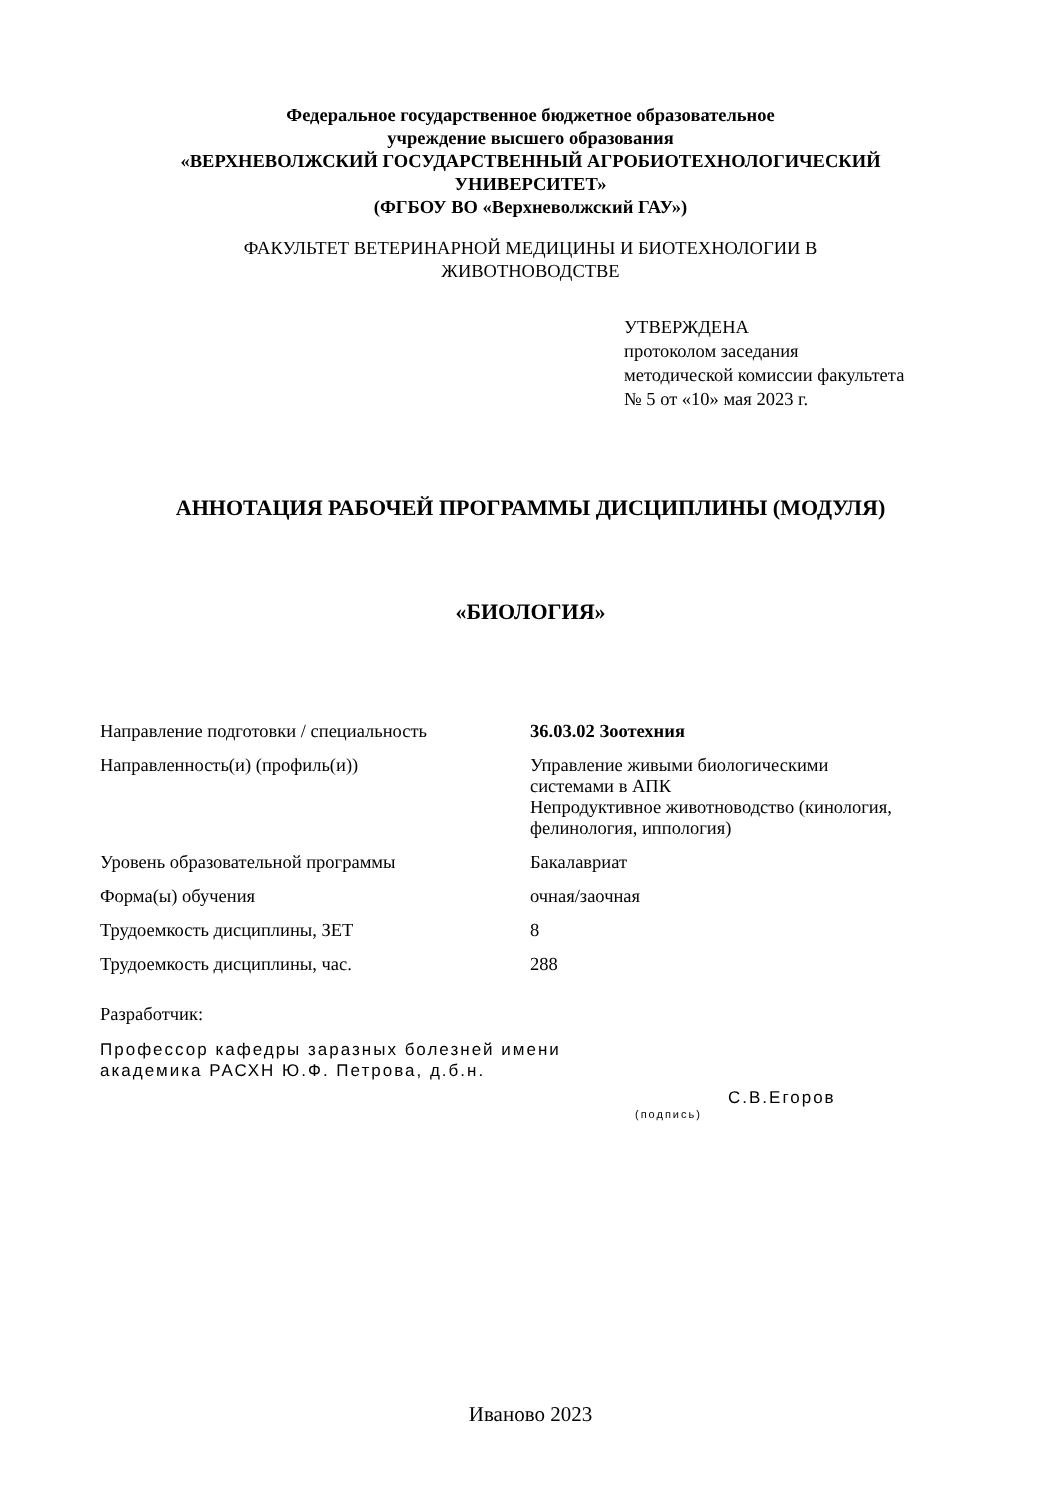Федеральное государственное бюджетное образовательное
учреждение высшего образования
«ВЕРХНЕВОЛЖСКИЙ ГОСУДАРСТВЕННЫЙ АГРОБИОТЕХНОЛОГИЧЕСКИЙ
УНИВЕРСИТЕТ»
(ФГБОУ ВО «Верхневолжский ГАУ»)
ФАКУЛЬТЕТ ВЕТЕРИНАРНОЙ МЕДИЦИНЫ И БИОТЕХНОЛОГИИ В
ЖИВОТНОВОДСТВЕ
УТВЕРЖДЕНА
протоколом заседания
методической комиссии факультета
№ 5 от «10» мая 2023 г.
АННОТАЦИЯ РАБОЧЕЙ ПРОГРАММЫ ДИСЦИПЛИНЫ (МОДУЛЯ)
«БИОЛОГИЯ»
| Направление подготовки / специальность | 36.03.02 Зоотехния |
| Направленность(и) (профиль(и)) | Управление живыми биологическими системами в АПК Непродуктивное животноводство (кинология, фелинология, иппология) |
| Уровень образовательной программы | Бакалавриат |
| Форма(ы) обучения | очная/заочная |
| Трудоемкость дисциплины, ЗЕТ | 8 |
| Трудоемкость дисциплины, час. | 288 |
Разработчик:
Профессор кафедры заразных болезней имени
академика РАСХН Ю.Ф. Петрова, д.б.н.
С.В.Егоров
(подпись)
Иваново 2023